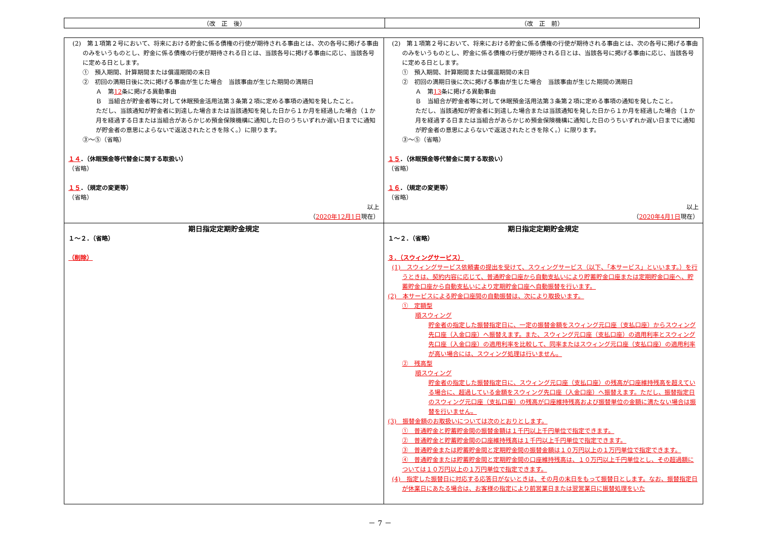| （改 正 後） | （改 正 前） |
| (2) 第１項第２号において、将来における貯金に係る債権の行使が期待される事由とは、次の各号に掲げる事由のみをいうものとし、貯金に係る債権の行使が期待される日とは、当該各号に掲げる事由に応じ、当該各号に定める日とします。 ① 預入期間、計算期間または償還期間の末日 ② 初回の満期日後に次に掲げる事由が生じた場合 当該事由が生じた期間の満期日 Ａ 第 12 条に掲げる異動事由 Ｂ 当組合が貯金者等に対して休眠預金活用法第３条第２項に定める事項の通知を発したこと。 ただし、当該通知が貯金者に到達した場合または当該通知を発した日から１か月を経過した場合（１か月を経過する日または当組合があらかじめ預金保険機構に通知した日のうちいずれか遅い日までに通知が貯金者の意思によらないで返送されたときを除く。）に限ります。 ③～⑤（省略） １４ ．（休眠預金等代替金に関する取扱い） （省略） １５ ．（規定の変更等） （省略） 以上 （ 2020年12月1日 現在） | (2) 第１項第２号において、将来における貯金に係る債権の行使が期待される事由とは、次の各号に掲げる事由のみをいうものとし、貯金に係る債権の行使が期待される日とは、当該各号に掲げる事由に応じ、当該各号に定める日とします。 ① 預入期間、計算期間または償還期間の末日 ② 初回の満期日後に次に掲げる事由が生じた場合 当該事由が生じた期間の満期日 Ａ 第 13 条に掲げる異動事由 Ｂ 当組合が貯金者等に対して休眠預金活用法第３条第２項に定める事項の通知を発したこと。 ただし、当該通知が貯金者に到達した場合または当該通知を発した日から１か月を経過した場合（１か月を経過する日または当組合があらかじめ預金保険機構に通知した日のうちいずれか遅い日までに通知が貯金者の意思によらないで返送されたときを除く。）に限ります。 ③～⑤（省略） １５ ．（休眠預金等代替金に関する取扱い） （省略） １６ ．（規定の変更等） （省略） 以上 （ 2020年4月1日 現在） |
| 期日指定定期貯金規定 １～２．（省略） （削除） | 期日指定定期貯金規定 １～２．（省略） ３．（スウィングサービス） (1) スウィングサービス依頼書の提出を受けて、スウィングサービス（以下、「本サービス」といいます。）を行うときは、契約内容に応じて、普通貯金口座から自動支払いにより貯蓄貯金口座または定期貯金口座へ、貯蓄貯金口座から自動支払いにより定期貯金口座へ自動振替を行います。 (2) 本サービスによる貯金口座間の自動振替は、次により取扱います。 ① 定額型 順スウィング 貯金者の指定した振替指定日に、一定の振替金額をスウィング元口座（支払口座）からスウィング先口座（入金口座）へ振替えます。また、スウィング元口座（支払口座）の適用利率とスウィング先口座（入金口座）の適用利率を比較して、同率またはスウィング元口座（支払口座）の適用利率が高い場合には、スウィング処理は行いません。 ② 残高型 順スウィング 貯金者の指定した振替指定日に、スウィング元口座（支払口座）の残高が口座維持残高を超えている場合に、超過している金額をスウィング先口座（入金口座）へ振替えます。ただし、振替指定日のスウィング元口座（支払口座）の残高が口座維持残高および振替単位の金額に満たない場合は振替を行いません。 (3) 振替金額のお取扱いについては次のとおりとします。 ① 普通貯金と貯蓄貯金間の振替金額は１千円以上千円単位で指定できます。 ② 普通貯金と貯蓄貯金間の口座維持残高は１千円以上千円単位で指定できます。 ③ 普通貯金または貯蓄貯金間と定期貯金間の振替金額は１０万円以上の１万円単位で指定できます。 ④ 普通貯金または貯蓄貯金間と定期貯金間の口座維持残高は、１０万円以上千円単位とし、その超過額については１０万円以上の１万円単位で指定できます。 (4) 指定した振替日に対応する応答日がないときは、その月の末日をもって振替日とします。なお、振替指定日が休業日にあたる場合は、お客様の指定により前営業日または翌営業日に振替処理をいた |
－ 7 －